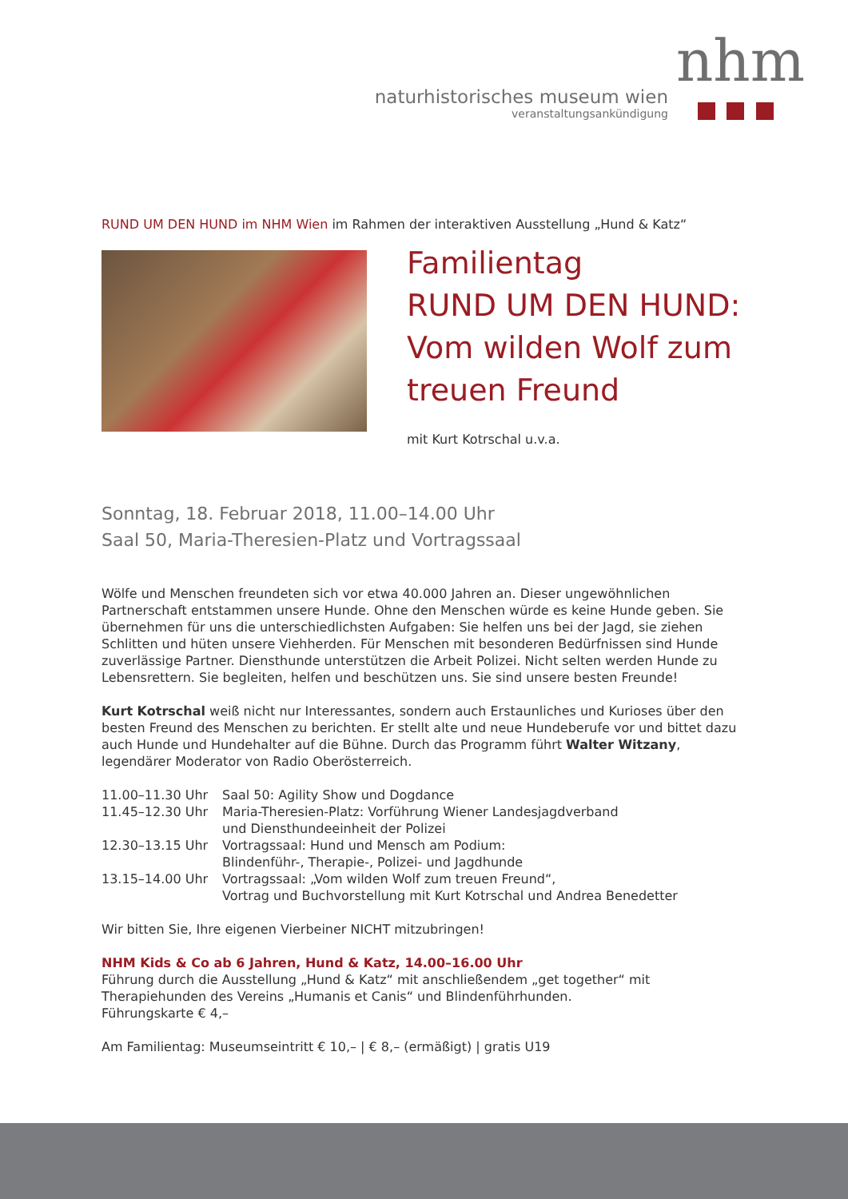naturhistorisches museum wien
veranstaltungsankündigung
nhm
RUND UM DEN HUND im NHM Wien im Rahmen der interaktiven Ausstellung „Hund & Katz“
Familientag
RUND UM DEN HUND:
Vom wilden Wolf zum
treuen Freund
mit Kurt Kotrschal u.v.a.
Sonntag, 18. Februar 2018, 11.00–14.00 Uhr
Saal 50, Maria-Theresien-Platz und Vortragssaal
Wölfe und Menschen freundeten sich vor etwa 40.000 Jahren an. Dieser ungewöhnlichen Partnerschaft entstammen unsere Hunde. Ohne den Menschen würde es keine Hunde geben. Sie übernehmen für uns die unterschiedlichsten Aufgaben: Sie helfen uns bei der Jagd, sie ziehen Schlitten und hüten unsere Viehherden. Für Menschen mit besonderen Bedürfnissen sind Hunde zuverlässige Partner. Diensthunde unterstützen die Arbeit Polizei. Nicht selten werden Hunde zu Lebensrettern. Sie begleiten, helfen und beschützen uns. Sie sind unsere besten Freunde!
Kurt Kotrschal weiß nicht nur Interessantes, sondern auch Erstaunliches und Kurioses über den besten Freund des Menschen zu berichten. Er stellt alte und neue Hundeberufe vor und bittet dazu auch Hunde und Hundehalter auf die Bühne. Durch das Programm führt Walter Witzany, legendärer Moderator von Radio Oberösterreich.
| 11.00–11.30 Uhr | Saal 50: Agility Show und Dogdance |
| 11.45–12.30 Uhr | Maria-Theresien-Platz: Vorführung Wiener Landesjagdverband und Diensthundeeinheit der Polizei |
| 12.30–13.15 Uhr | Vortragssaal: Hund und Mensch am Podium: Blindenführ-, Therapie-, Polizei- und Jagdhunde |
| 13.15–14.00 Uhr | Vortragssaal: „Vom wilden Wolf zum treuen Freund“, Vortrag und Buchvorstellung mit Kurt Kotrschal und Andrea Benedetter |
Wir bitten Sie, Ihre eigenen Vierbeiner NICHT mitzubringen!
NHM Kids & Co ab 6 Jahren, Hund & Katz, 14.00–16.00 Uhr
Führung durch die Ausstellung „Hund & Katz“ mit anschließendem „get together“ mit Therapiehunden des Vereins „Humanis et Canis“ und Blindenführhunden.
Führungskarte € 4,–
Am Familientag: Museumseintritt € 10,– | € 8,– (ermäßigt) | gratis U19